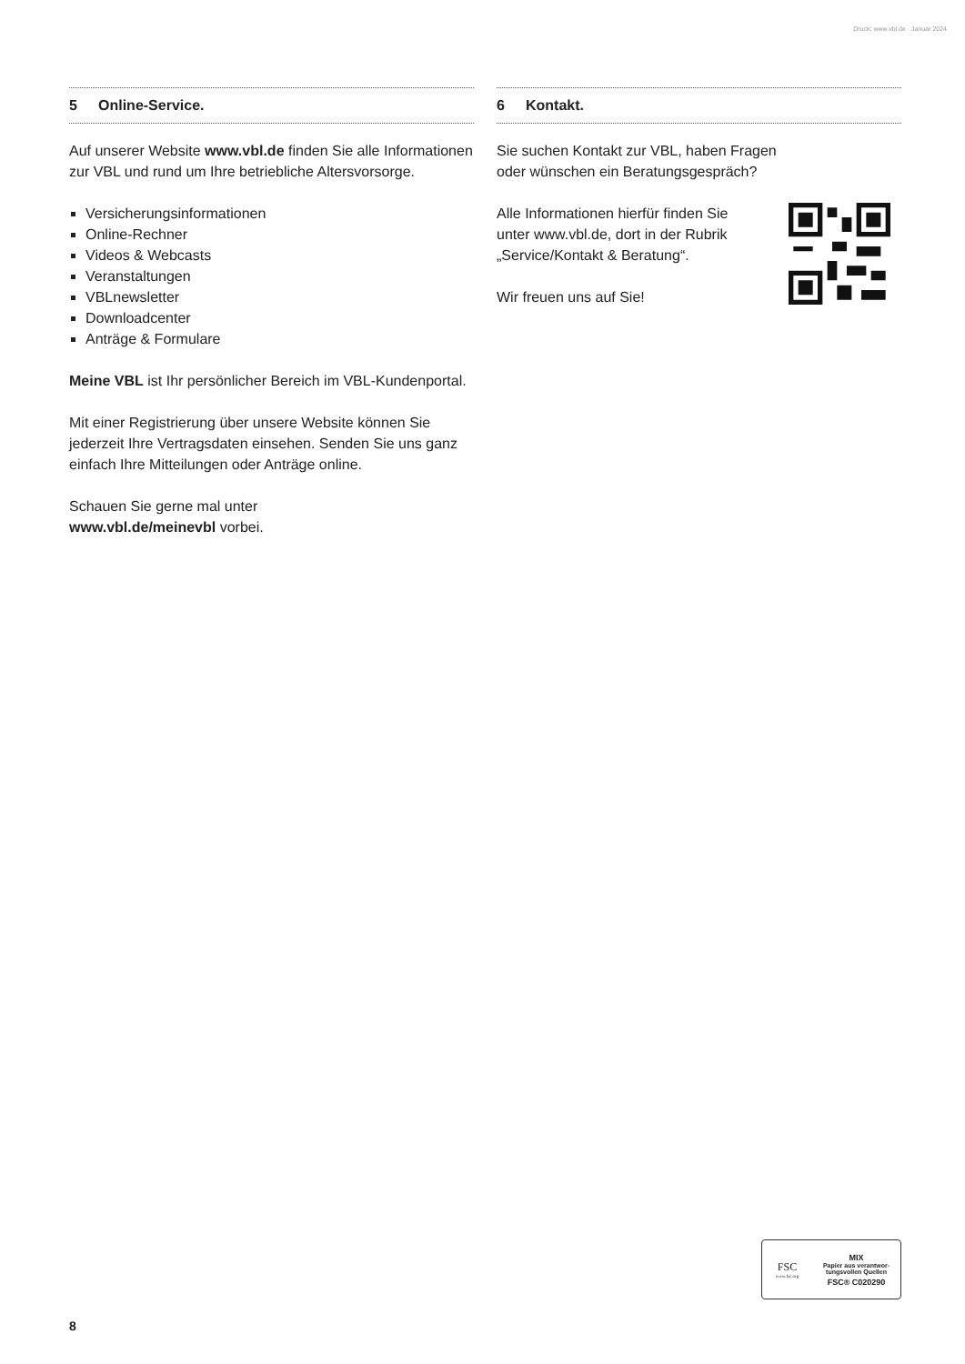Druck: www.vbl.de · Januar 2024
5 Online-Service.
Auf unserer Website www.vbl.de finden Sie alle Informationen zur VBL und rund um Ihre betriebliche Altersvorsorge.
Versicherungsinformationen
Online-Rechner
Videos & Webcasts
Veranstaltungen
VBLnewsletter
Downloadcenter
Anträge & Formulare
Meine VBL ist Ihr persönlicher Bereich im VBL-Kundenportal.
Mit einer Registrierung über unsere Website können Sie jederzeit Ihre Vertragsdaten einsehen. Senden Sie uns ganz einfach Ihre Mitteilungen oder Anträge online.
Schauen Sie gerne mal unter
www.vbl.de/meinevbl vorbei.
6 Kontakt.
Sie suchen Kontakt zur VBL, haben Fragen
oder wünschen ein Beratungsgespräch?
Alle Informationen hierfür finden Sie
unter www.vbl.de, dort in der Rubrik
„Service/Kontakt & Beratung“.
Wir freuen uns auf Sie!
FSC
www.fsc.org
MIX
Papier aus verantwor-
tungsvollen Quellen
FSC® C020290
8